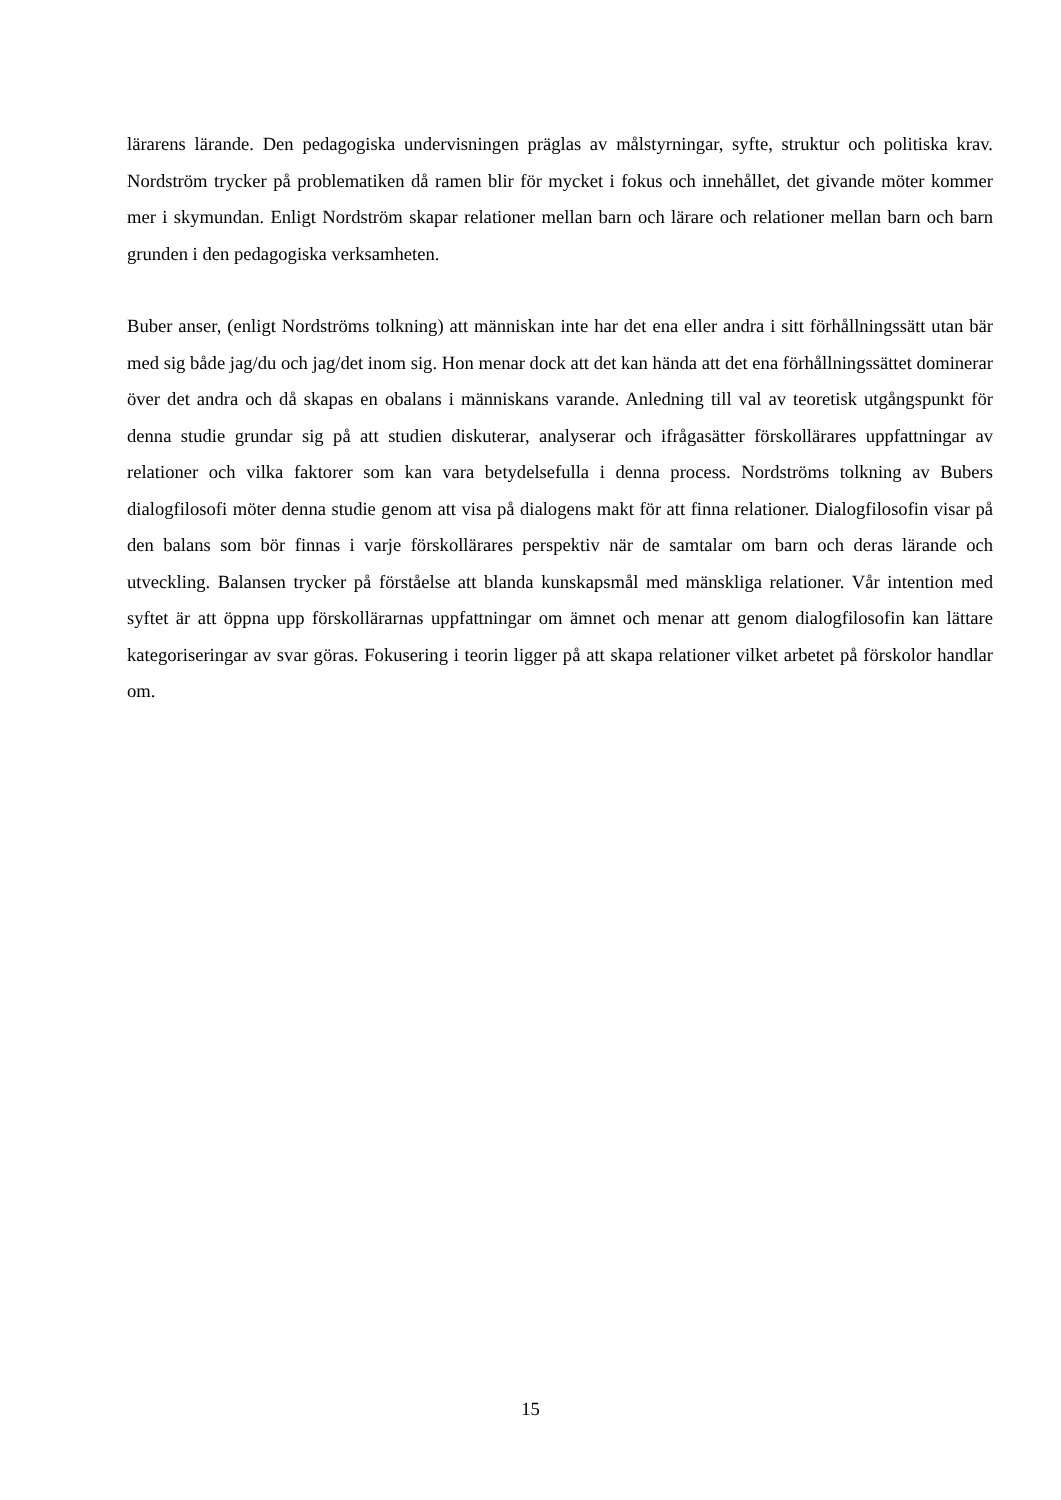lärarens lärande. Den pedagogiska undervisningen präglas av målstyrningar, syfte, struktur och politiska krav. Nordström trycker på problematiken då ramen blir för mycket i fokus och innehållet, det givande möter kommer mer i skymundan. Enligt Nordström skapar relationer mellan barn och lärare och relationer mellan barn och barn grunden i den pedagogiska verksamheten.
Buber anser, (enligt Nordströms tolkning) att människan inte har det ena eller andra i sitt förhållningssätt utan bär med sig både jag/du och jag/det inom sig. Hon menar dock att det kan hända att det ena förhållningssättet dominerar över det andra och då skapas en obalans i människans varande. Anledning till val av teoretisk utgångspunkt för denna studie grundar sig på att studien diskuterar, analyserar och ifrågasätter förskollärares uppfattningar av relationer och vilka faktorer som kan vara betydelsefulla i denna process. Nordströms tolkning av Bubers dialogfilosofi möter denna studie genom att visa på dialogens makt för att finna relationer. Dialogfilosofin visar på den balans som bör finnas i varje förskollärares perspektiv när de samtalar om barn och deras lärande och utveckling. Balansen trycker på förståelse att blanda kunskapsmål med mänskliga relationer. Vår intention med syftet är att öppna upp förskollärarnas uppfattningar om ämnet och menar att genom dialogfilosofin kan lättare kategoriseringar av svar göras. Fokusering i teorin ligger på att skapa relationer vilket arbetet på förskolor handlar om.
15